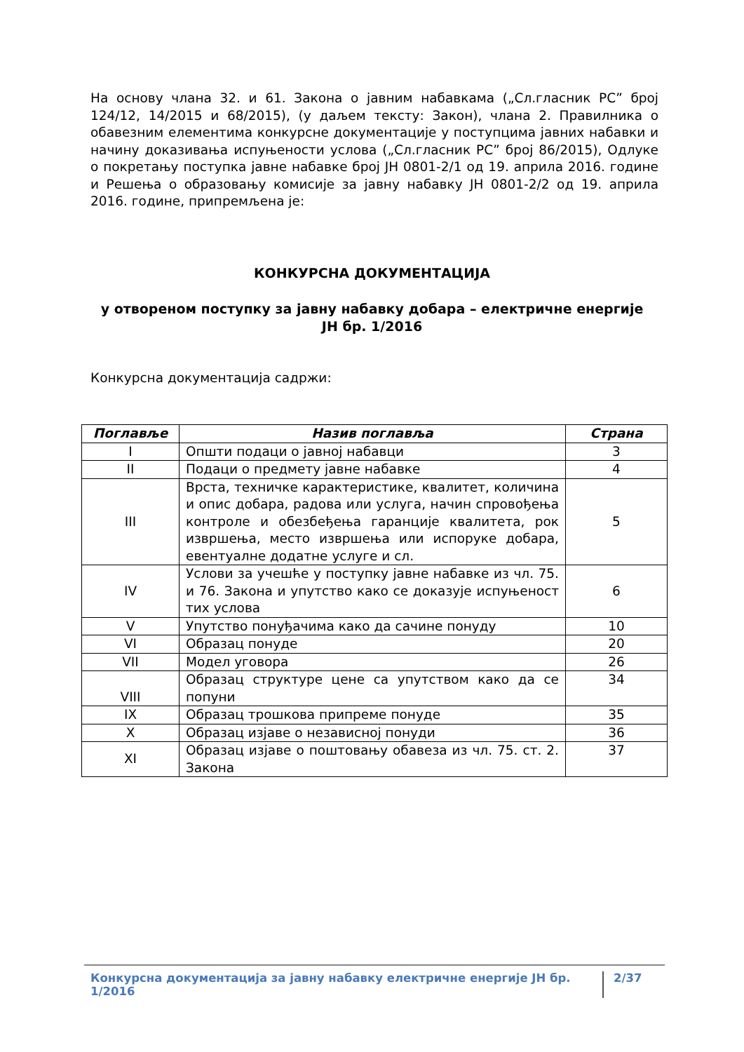На основу члана 32. и 61. Закона о јавним набавкама („Сл.гласник РС” број 124/12, 14/2015 и 68/2015), (у даљем тексту: Закон), члана 2. Правилника о обавезним елементима конкурсне документације у поступцима јавних набавки и начину доказивања испуњености услова („Сл.гласник РС” број 86/2015), Одлуке о покретању поступка јавне набавке број ЈН 0801-2/1 од 19. априла 2016. године и Решења о образовању комисије за јавну набавку ЈН 0801-2/2 од 19. априла 2016. године, припремљена је:
КОНКУРСНА ДОКУМЕНТАЦИЈА
у отвореном поступку за јавну набавку добара – електричне енергије
ЈН бр. 1/2016
Конкурсна документација садржи:
| Поглавље | Назив поглавља | Страна |
| --- | --- | --- |
| I | Општи подаци о јавној набавци | 3 |
| II | Подаци о предмету јавне набавке | 4 |
| III | Врста, техничке карактеристике, квалитет, количина и опис добара, радова или услуга, начин спровођења контроле и обезбеђења гаранције квалитета, рок извршења, место извршења или испоруке добара, евентуалне додатне услуге и сл. | 5 |
| IV | Услови за учешће у поступку јавне набавке из чл. 75. и 76. Закона и упутство како се доказује испуњеност тих услова | 6 |
| V | Упутство понуђачима како да сачине понуду | 10 |
| VI | Образац понуде | 20 |
| VII | Модел уговора | 26 |
| VIII | Образац структуре цене са упутством како да се попуни | 34 |
| IX | Образац трошкова припреме понуде | 35 |
| X | Образац изјаве о независној понуди | 36 |
| XI | Образац изјаве о поштовању обавеза из чл. 75. ст. 2. Закона | 37 |
Конкурсна документација за јавну набавку електричне енергије ЈН бр. 1/2016 2/37